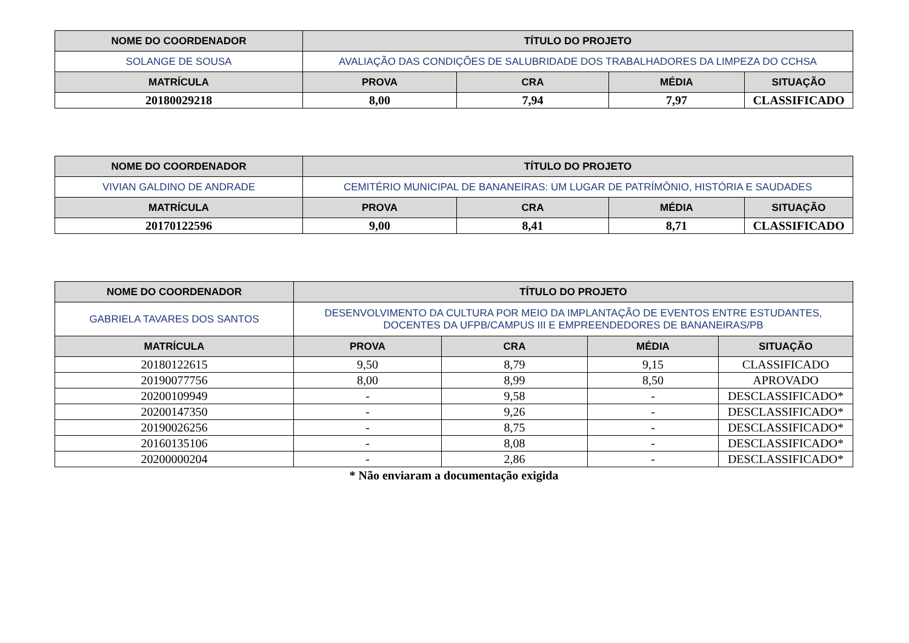| NOME DO COORDENADOR | TÍTULO DO PROJETO | | | |
| --- | --- | --- | --- | --- |
| SOLANGE DE SOUSA | AVALIAÇÃO DAS CONDIÇÕES DE SALUBRIDADE DOS TRABALHADORES DA LIMPEZA DO CCHSA | | | |
| MATRÍCULA | PROVA | CRA | MÉDIA | SITUAÇÃO |
| 20180029218 | 8,00 | 7,94 | 7,97 | CLASSIFICADO |
| NOME DO COORDENADOR | TÍTULO DO PROJETO | | | |
| --- | --- | --- | --- | --- |
| VIVIAN GALDINO DE ANDRADE | CEMITÉRIO MUNICIPAL DE BANANEIRAS: UM LUGAR DE PATRÍMÔNIO, HISTÓRIA E SAUDADES | | | |
| MATRÍCULA | PROVA | CRA | MÉDIA | SITUAÇÃO |
| 20170122596 | 9,00 | 8,41 | 8,71 | CLASSIFICADO |
| NOME DO COORDENADOR | TÍTULO DO PROJETO | | | |
| --- | --- | --- | --- | --- |
| GABRIELA TAVARES DOS SANTOS | DESENVOLVIMENTO DA CULTURA POR MEIO DA IMPLANTAÇÃO DE EVENTOS ENTRE ESTUDANTES, DOCENTES DA UFPB/CAMPUS III E EMPREENDEDORES DE BANANEIRAS/PB | | | |
| MATRÍCULA | PROVA | CRA | MÉDIA | SITUAÇÃO |
| 20180122615 | 9,50 | 8,79 | 9,15 | CLASSIFICADO |
| 20190077756 | 8,00 | 8,99 | 8,50 | APROVADO |
| 20200109949 | - | 9,58 | - | DESCLASSIFICADO* |
| 20200147350 | - | 9,26 | - | DESCLASSIFICADO* |
| 20190026256 | - | 8,75 | - | DESCLASSIFICADO* |
| 20160135106 | - | 8,08 | - | DESCLASSIFICADO* |
| 20200000204 | - | 2,86 | - | DESCLASSIFICADO* |
* Não enviaram a documentação exigida